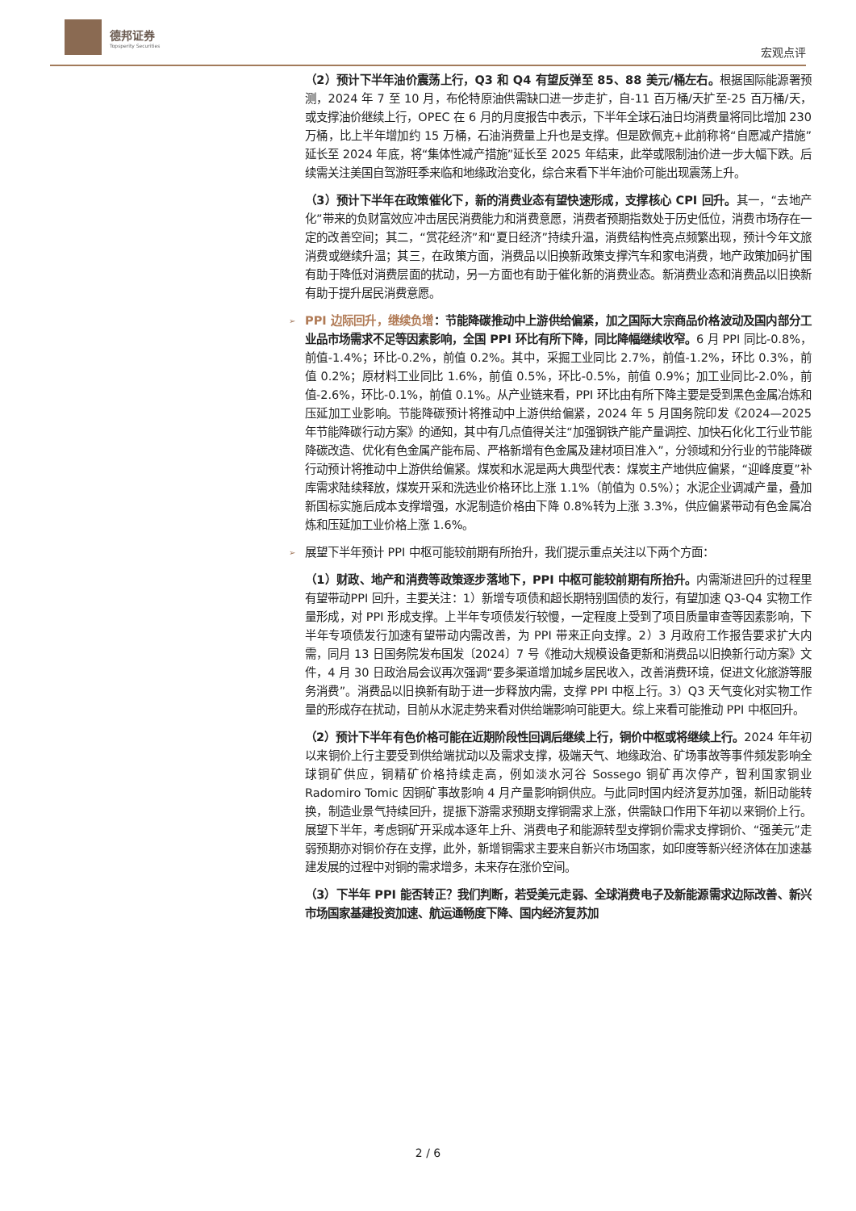德邦证券
Topsperity Securities
宏观点评
（2）预计下半年油价震荡上行，Q3 和 Q4 有望反弹至 85、88 美元/桶左右。根据国际能源署预测，2024 年 7 至 10 月，布伦特原油供需缺口进一步走扩，自-11 百万桶/天扩至-25 百万桶/天，或支撑油价继续上行，OPEC 在 6 月的月度报告中表示，下半年全球石油日均消费量将同比增加 230 万桶，比上半年增加约 15 万桶，石油消费量上升也是支撑。但是欧佩克+此前称将“自愿减产措施”延长至 2024 年底，将“集体性减产措施”延长至 2025 年结束，此举或限制油价进一步大幅下跌。后续需关注美国自驾游旺季来临和地缘政治变化，综合来看下半年油价可能出现震荡上升。
（3）预计下半年在政策催化下，新的消费业态有望快速形成，支撑核心 CPI 回升。其一，“去地产化”带来的负财富效应冲击居民消费能力和消费意愿，消费者预期指数处于历史低位，消费市场存在一定的改善空间；其二，“赏花经济”和“夏日经济”持续升温，消费结构性亮点频繁出现，预计今年文旅消费或继续升温；其三，在政策方面，消费品以旧换新政策支撑汽车和家电消费，地产政策加码扩围有助于降低对消费层面的扰动，另一方面也有助于催化新的消费业态。新消费业态和消费品以旧换新有助于提升居民消费意愿。
➢ PPI 边际回升，继续负增：节能降碳推动中上游供给偏紧，加之国际大宗商品价格波动及国内部分工业品市场需求不足等因素影响，全国 PPI 环比有所下降，同比降幅继续收窄。6 月 PPI 同比-0.8%，前值-1.4%；环比-0.2%，前值 0.2%。其中，采掘工业同比 2.7%，前值-1.2%，环比 0.3%，前值 0.2%；原材料工业同比 1.6%，前值 0.5%，环比-0.5%，前值 0.9%；加工业同比-2.0%，前值-2.6%，环比-0.1%，前值 0.1%。从产业链来看，PPI 环比由有所下降主要是受到黑色金属冶炼和压延加工业影响。节能降碳预计将推动中上游供给偏紧，2024 年 5 月国务院印发《2024—2025 年节能降碳行动方案》的通知，其中有几点值得关注“加强钢铁产能产量调控、加快石化化工行业节能降碳改造、优化有色金属产能布局、严格新增有色金属及建材项目准入”，分领域和分行业的节能降碳行动预计将推动中上游供给偏紧。煤炭和水泥是两大典型代表：煤炭主产地供应偏紧，“迎峰度夏”补库需求陆续释放，煤炭开采和洗选业价格环比上涨 1.1%（前值为 0.5%）；水泥企业调减产量，叠加新国标实施后成本支撑增强，水泥制造价格由下降 0.8%转为上涨 3.3%，供应偏紧带动有色金属冶炼和压延加工业价格上涨 1.6%。
➢ 展望下半年预计 PPI 中枢可能较前期有所抬升，我们提示重点关注以下两个方面：
（1）财政、地产和消费等政策逐步落地下，PPI 中枢可能较前期有所抬升。内需渐进回升的过程里有望带动PPI 回升，主要关注：1）新增专项债和超长期特别国债的发行，有望加速 Q3-Q4 实物工作量形成，对 PPI 形成支撑。上半年专项债发行较慢，一定程度上受到了项目质量审查等因素影响，下半年专项债发行加速有望带动内需改善，为 PPI 带来正向支撑。2）3 月政府工作报告要求扩大内需，同月 13 日国务院发布国发〔2024〕7 号《推动大规模设备更新和消费品以旧换新行动方案》文件，4 月 30 日政治局会议再次强调“要多渠道增加城乡居民收入，改善消费环境，促进文化旅游等服务消费”。消费品以旧换新有助于进一步释放内需，支撑 PPI 中枢上行。3）Q3 天气变化对实物工作量的形成存在扰动，目前从水泥走势来看对供给端影响可能更大。综上来看可能推动 PPI 中枢回升。
（2）预计下半年有色价格可能在近期阶段性回调后继续上行，铜价中枢或将继续上行。2024 年年初以来铜价上行主要受到供给端扰动以及需求支撑，极端天气、地缘政治、矿场事故等事件频发影响全球铜矿供应，铜精矿价格持续走高，例如淡水河谷 Sossego 铜矿再次停产，智利国家铜业 Radomiro Tomic 因铜矿事故影响 4 月产量影响铜供应。与此同时国内经济复苏加强，新旧动能转换，制造业景气持续回升，提振下游需求预期支撑铜需求上涨，供需缺口作用下年初以来铜价上行。展望下半年，考虑铜矿开采成本逐年上升、消费电子和能源转型支撑铜价需求支撑铜价、“强美元”走弱预期亦对铜价存在支撑，此外，新增铜需求主要来自新兴市场国家，如印度等新兴经济体在加速基建发展的过程中对铜的需求增多，未来存在涨价空间。
（3）下半年 PPI 能否转正？我们判断，若受美元走弱、全球消费电子及新能源需求边际改善、新兴市场国家基建投资加速、航运通畅度下降、国内经济复苏加
2 / 6